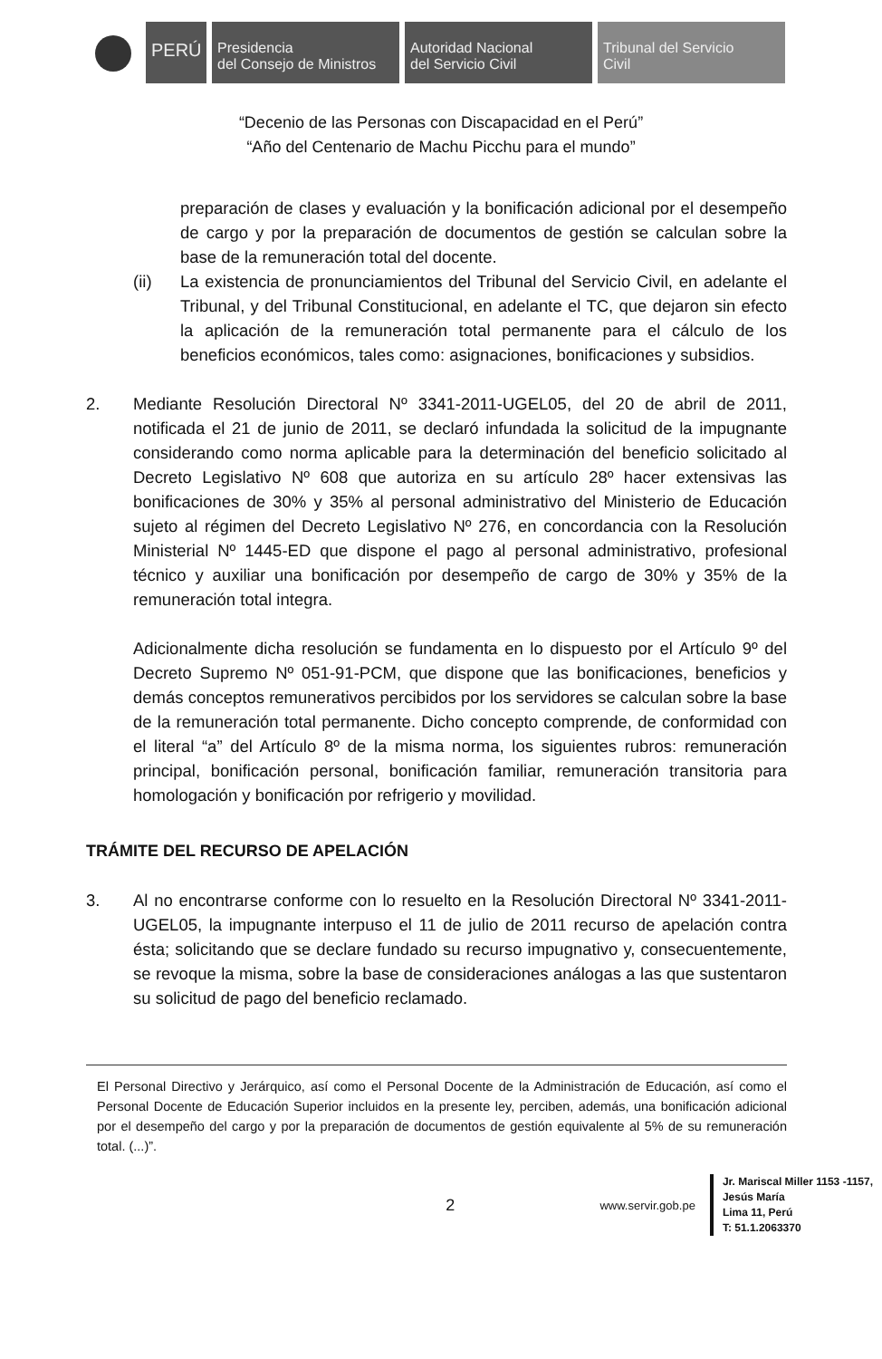PERÚ
Presidencia
del Consejo de Ministros
Autoridad Nacional
del Servicio Civil
Tribunal del Servicio
Civil
“Decenio de las Personas con Discapacidad en el Perú”
“Año del Centenario de Machu Picchu para el mundo”
preparación de clases y evaluación y la bonificación adicional por el desempeño de cargo y por la preparación de documentos de gestión se calculan sobre la base de la remuneración total del docente.
(ii) La existencia de pronunciamientos del Tribunal del Servicio Civil, en adelante el Tribunal, y del Tribunal Constitucional, en adelante el TC, que dejaron sin efecto la aplicación de la remuneración total permanente para el cálculo de los beneficios económicos, tales como: asignaciones, bonificaciones y subsidios.
2. Mediante Resolución Directoral Nº 3341-2011-UGEL05, del 20 de abril de 2011, notificada el 21 de junio de 2011, se declaró infundada la solicitud de la impugnante considerando como norma aplicable para la determinación del beneficio solicitado al Decreto Legislativo Nº 608 que autoriza en su artículo 28º hacer extensivas las bonificaciones de 30% y 35% al personal administrativo del Ministerio de Educación sujeto al régimen del Decreto Legislativo Nº 276, en concordancia con la Resolución Ministerial Nº 1445-ED que dispone el pago al personal administrativo, profesional técnico y auxiliar una bonificación por desempeño de cargo de 30% y 35% de la remuneración total integra.
Adicionalmente dicha resolución se fundamenta en lo dispuesto por el Artículo 9º del Decreto Supremo Nº 051-91-PCM, que dispone que las bonificaciones, beneficios y demás conceptos remunerativos percibidos por los servidores se calculan sobre la base de la remuneración total permanente. Dicho concepto comprende, de conformidad con el literal “a” del Artículo 8º de la misma norma, los siguientes rubros: remuneración principal, bonificación personal, bonificación familiar, remuneración transitoria para homologación y bonificación por refrigerio y movilidad.
TRÁMITE DEL RECURSO DE APELACIÓN
3. Al no encontrarse conforme con lo resuelto en la Resolución Directoral Nº 3341-2011-UGEL05, la impugnante interpuso el 11 de julio de 2011 recurso de apelación contra ésta; solicitando que se declare fundado su recurso impugnativo y, consecuentemente, se revoque la misma, sobre la base de consideraciones análogas a las que sustentaron su solicitud de pago del beneficio reclamado.
El Personal Directivo y Jerárquico, así como el Personal Docente de la Administración de Educación, así como el Personal Docente de Educación Superior incluidos en la presente ley, perciben, además, una bonificación adicional por el desempeño del cargo y por la preparación de documentos de gestión equivalente al 5% de su remuneración total. (...)”.
2 www.servir.gob.pe
Jr. Mariscal Miller 1153 -1157,
Jesús María
Lima 11, Perú
T: 51.1.2063370